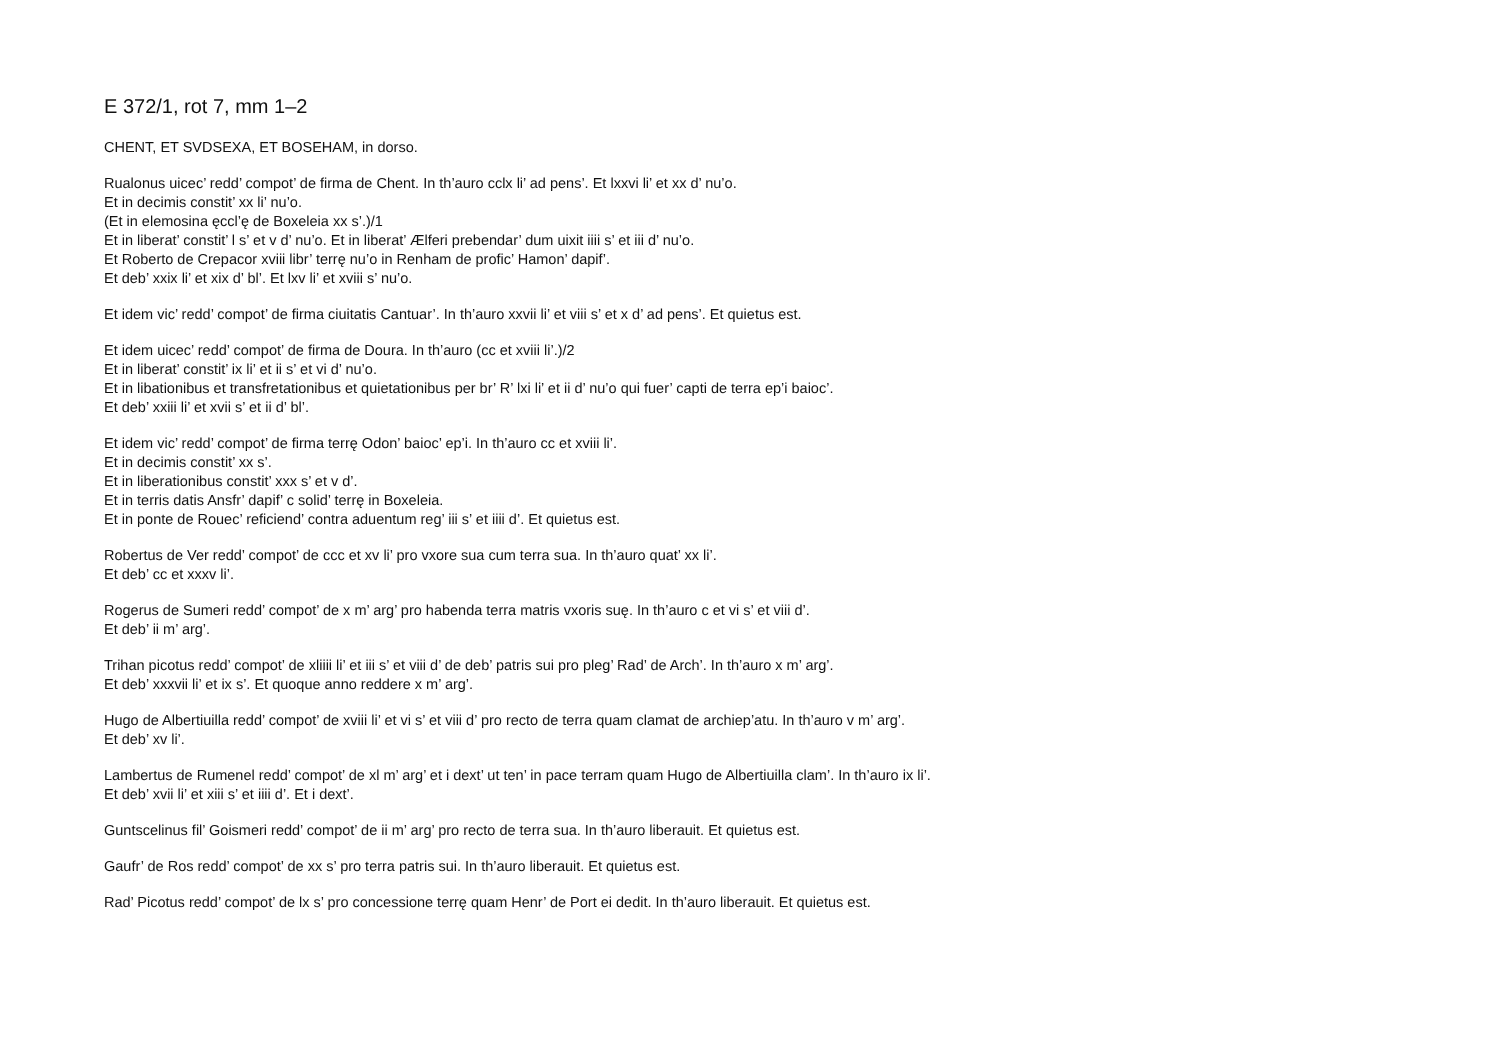E 372/1, rot 7, mm 1–2
CHENT, ET SVDSEXA, ET BOSEHAM, in dorso.
Rualonus uicec’ redd’ compot’ de firma de Chent. In th’auro cclx li’ ad pens’. Et lxxvi li’ et xx d’ nu’o.
Et in decimis constit’ xx li’ nu’o.
(Et in elemosina ęccl’ę de Boxeleia xx s’.)/1
Et in liberat’ constit’ l s’ et v d’ nu’o. Et in liberat’ Ælferi prebendar’ dum uixit iiii s’ et iii d’ nu’o.
Et Roberto de Crepacor xviii libr’ terrę nu’o in Renham de profic’ Hamon’ dapif’.
Et deb’ xxix li’ et xix d’ bl’. Et lxv li’ et xviii s’ nu’o.
Et idem vic’ redd’ compot’ de firma ciuitatis Cantuar’. In th’auro xxvii li’ et viii s’ et x d’ ad pens’. Et quietus est.
Et idem uicec’ redd’ compot’ de firma de Doura. In th’auro (cc et xviii li’.)/2
Et in liberat’ constit’ ix li’ et ii s’ et vi d’ nu’o.
Et in libationibus et transfretationibus et quietationibus per br’ R’ lxi li’ et ii d’ nu’o qui fuer’ capti de terra ep’i baioc’.
Et deb’ xxiii li’ et xvii s’ et ii d’ bl’.
Et idem vic’ redd’ compot’ de firma terrę Odon’ baioc’ ep’i. In th’auro cc et xviii li’.
Et in decimis constit’ xx s’.
Et in liberationibus constit’ xxx s’ et v d’.
Et in terris datis Ansfr’ dapif’ c solid’ terrę in Boxeleia.
Et in ponte de Rouec’ reficiend’ contra aduentum reg’ iii s’ et iiii d’. Et quietus est.
Robertus de Ver redd’ compot’ de ccc et xv li’ pro vxore sua cum terra sua. In th’auro quat’ xx li’.
Et deb’ cc et xxxv li’.
Rogerus de Sumeri redd’ compot’ de x m’ arg’ pro habenda terra matris vxoris suę. In th’auro c et vi s’ et viii d’.
Et deb’ ii m’ arg’.
Trihan picotus redd’ compot’ de xliiii li’ et iii s’ et viii d’ de deb’ patris sui pro pleg’ Rad’ de Arch’. In th’auro x m’ arg’.
Et deb’ xxxvii li’ et ix s’. Et quoque anno reddere x m’ arg’.
Hugo de Albertiuilla redd’ compot’ de xviii li’ et vi s’ et viii d’ pro recto de terra quam clamat de archiep’atu. In th’auro v m’ arg’.
Et deb’ xv li’.
Lambertus de Rumenel redd’ compot’ de xl m’ arg’ et i dext’ ut ten’ in pace terram quam Hugo de Albertiuilla clam’. In th’auro ix li’.
Et deb’ xvii li’ et xiii s’ et iiii d’. Et i dext’.
Guntscelinus fil’ Goismeri redd’ compot’ de ii m’ arg’ pro recto de terra sua. In th’auro liberauit. Et quietus est.
Gaufr’ de Ros redd’ compot’ de xx s’ pro terra patris sui. In th’auro liberauit. Et quietus est.
Rad’ Picotus redd’ compot’ de lx s’ pro concessione terrę quam Henr’ de Port ei dedit. In th’auro liberauit. Et quietus est.